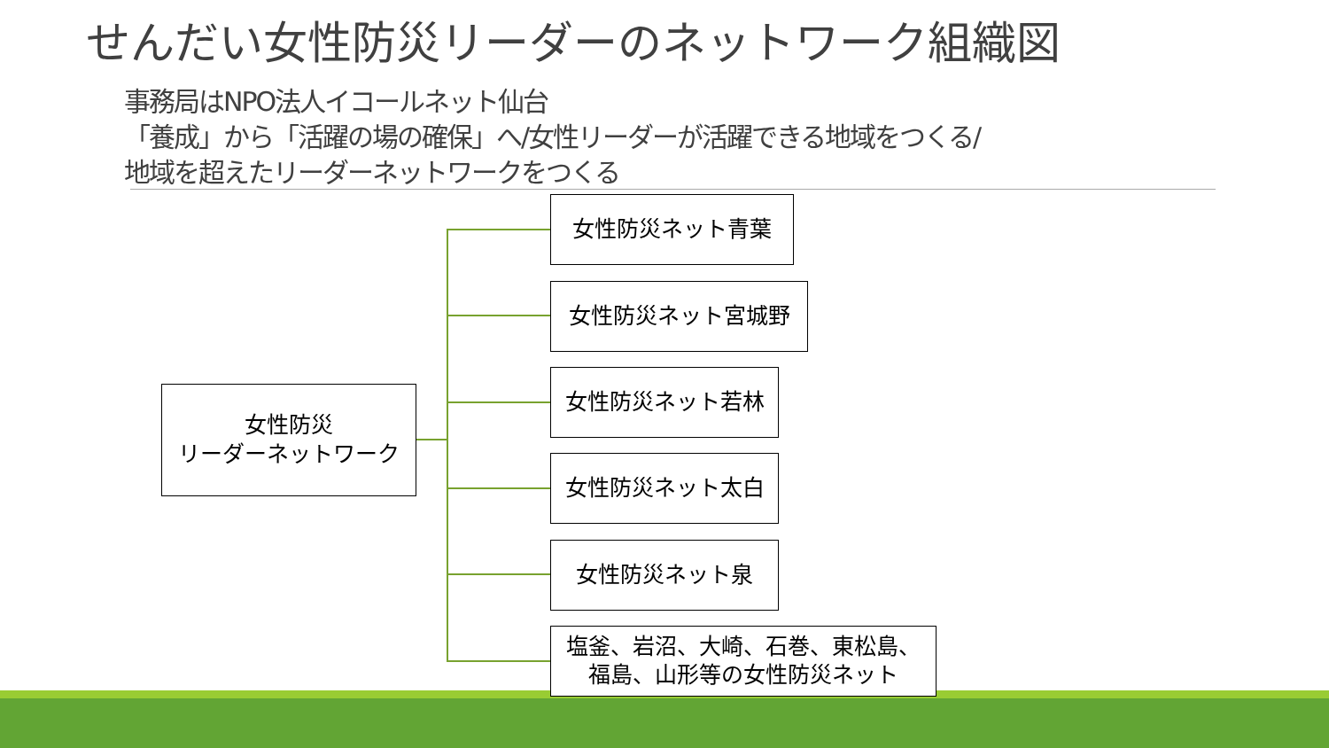せんだい女性防災リーダーのネットワーク組織図
事務局はNPO法人イコールネット仙台
「養成」から「活躍の場の確保」へ/女性リーダーが活躍できる地域をつくる/
地域を超えたリーダーネットワークをつくる
女性防災
リーダーネットワーク
女性防災ネット青葉
女性防災ネット宮城野
女性防災ネット若林
女性防災ネット太白
女性防災ネット泉
塩釜、岩沼、大崎、石巻、東松島、
福島、山形等の女性防災ネット